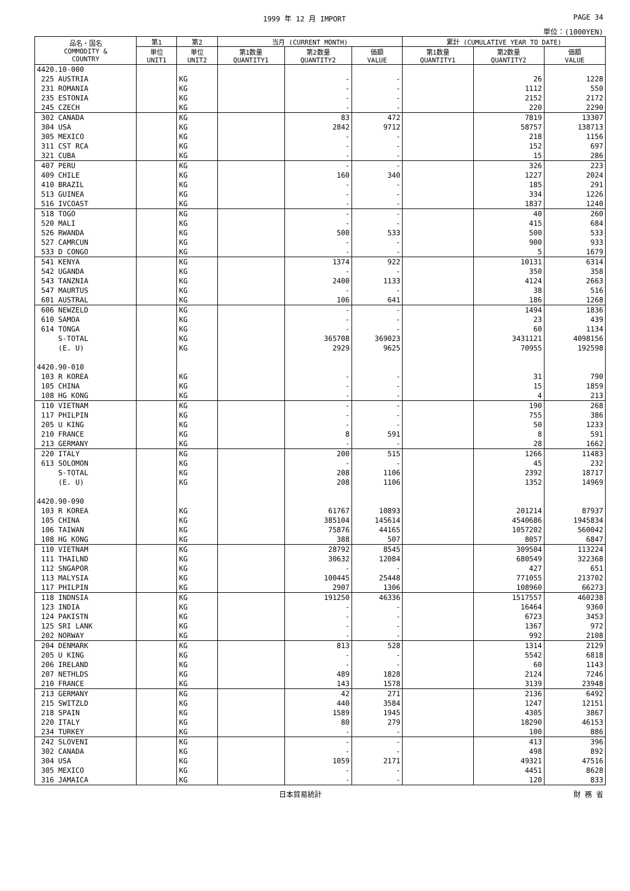1999 年 12 月 IMPORT PAGE 34
単位：(1000YEN)
| 品名・国名 COMMODITY & COUNTRY | 第1 | 第2 | 当月 (CURRENT MONTH) | | | 累計 (CUMULATIVE YEAR TO DATE) | | |
| --- | --- | --- | --- | --- | --- | --- | --- | --- |
| | 単位 UNIT1 | 単位 UNIT2 | 第1数量 QUANTITY1 | 第2数量 QUANTITY2 | 価額 VALUE | 第1数量 QUANTITY1 | 第2数量 QUANTITY2 | 価額 VALUE |
| 4420.10-000 | | | | | | | | |
| 225 AUSTRIA | | KG | | - | - | | 26 | 1228 |
| 231 ROMANIA | | KG | | - | - | | 1112 | 550 |
| 235 ESTONIA | | KG | | - | - | | 2152 | 2172 |
| 245 CZECH | | KG | | - | - | | 220 | 2290 |
| 302 CANADA | | KG | | 83 | 472 | | 7819 | 13307 |
| 304 USA | | KG | | 2842 | 9712 | | 58757 | 138713 |
| 305 MEXICO | | KG | | - | - | | 218 | 1156 |
| 311 CST RCA | | KG | | - | - | | 152 | 697 |
| 321 CUBA | | KG | | - | - | | 15 | 286 |
| 407 PERU | | KG | | - | - | | 326 | 223 |
| 409 CHILE | | KG | | 160 | 340 | | 1227 | 2024 |
| 410 BRAZIL | | KG | | - | - | | 185 | 291 |
| 513 GUINEA | | KG | | - | - | | 334 | 1226 |
| 516 IVCOAST | | KG | | - | - | | 1837 | 1240 |
| 518 TOGO | | KG | | - | - | | 40 | 260 |
| 520 MALI | | KG | | - | - | | 415 | 684 |
| 526 RWANDA | | KG | | 500 | 533 | | 500 | 533 |
| 527 CAMRCUN | | KG | | - | - | | 900 | 933 |
| 533 D CONGO | | KG | | - | - | | 5 | 1679 |
| 541 KENYA | | KG | | 1374 | 922 | | 10131 | 6314 |
| 542 UGANDA | | KG | | - | - | | 350 | 358 |
| 543 TANZNIA | | KG | | 2400 | 1133 | | 4124 | 2663 |
| 547 MAURTUS | | KG | | - | - | | 38 | 516 |
| 601 AUSTRAL | | KG | | 106 | 641 | | 186 | 1268 |
| 606 NEWZELD | | KG | | - | - | | 1494 | 1836 |
| 610 SAMOA | | KG | | - | - | | 23 | 439 |
| 614 TONGA | | KG | | - | - | | 60 | 1134 |
| S-TOTAL | | KG | | 365708 | 369023 | | 3431121 | 4098156 |
| (E. U) | | KG | | 2929 | 9625 | | 70955 | 192598 |
| 4420.90-010 | | | | | | | | |
| 103 R KOREA | | KG | | - | - | | 31 | 790 |
| 105 CHINA | | KG | | - | - | | 15 | 1859 |
| 108 HG KONG | | KG | | - | - | | 4 | 213 |
| 110 VIETNAM | | KG | | - | - | | 190 | 268 |
| 117 PHILPIN | | KG | | - | - | | 755 | 386 |
| 205 U KING | | KG | | - | - | | 50 | 1233 |
| 210 FRANCE | | KG | | 8 | 591 | | 8 | 591 |
| 213 GERMANY | | KG | | - | - | | 28 | 1662 |
| 220 ITALY | | KG | | 200 | 515 | | 1266 | 11483 |
| 613 SOLOMON | | KG | | - | - | | 45 | 232 |
| S-TOTAL | | KG | | 208 | 1106 | | 2392 | 18717 |
| (E. U) | | KG | | 208 | 1106 | | 1352 | 14969 |
| 4420.90-090 | | | | | | | | |
| 103 R KOREA | | KG | | 61767 | 10893 | | 201214 | 87937 |
| 105 CHINA | | KG | | 385104 | 145614 | | 4540686 | 1945834 |
| 106 TAIWAN | | KG | | 75876 | 44165 | | 1057202 | 560042 |
| 108 HG KONG | | KG | | 388 | 507 | | 8057 | 6847 |
| 110 VIETNAM | | KG | | 28792 | 8545 | | 309504 | 113224 |
| 111 THAILND | | KG | | 30632 | 12084 | | 680549 | 322368 |
| 112 SNGAPOR | | KG | | - | - | | 427 | 651 |
| 113 MALYSIA | | KG | | 100445 | 25448 | | 771055 | 213702 |
| 117 PHILPIN | | KG | | 2907 | 1306 | | 108960 | 66273 |
| 118 INDNSIA | | KG | | 191250 | 46336 | | 1517557 | 460238 |
| 123 INDIA | | KG | | - | - | | 16464 | 9360 |
| 124 PAKISTN | | KG | | - | - | | 6723 | 3453 |
| 125 SRI LANK | | KG | | - | - | | 1367 | 972 |
| 202 NORWAY | | KG | | - | - | | 992 | 2108 |
| 204 DENMARK | | KG | | 813 | 528 | | 1314 | 2129 |
| 205 U KING | | KG | | - | - | | 5542 | 6818 |
| 206 IRELAND | | KG | | - | - | | 60 | 1143 |
| 207 NETHLDS | | KG | | 489 | 1828 | | 2124 | 7246 |
| 210 FRANCE | | KG | | 143 | 1578 | | 3139 | 23948 |
| 213 GERMANY | | KG | | 42 | 271 | | 2136 | 6492 |
| 215 SWITZLD | | KG | | 440 | 3584 | | 1247 | 12151 |
| 218 SPAIN | | KG | | 1589 | 1945 | | 4305 | 3867 |
| 220 ITALY | | KG | | 80 | 279 | | 18290 | 46153 |
| 234 TURKEY | | KG | | - | - | | 100 | 886 |
| 242 SLOVENI | | KG | | - | - | | 413 | 396 |
| 302 CANADA | | KG | | - | - | | 498 | 892 |
| 304 USA | | KG | | 1059 | 2171 | | 49321 | 47516 |
| 305 MEXICO | | KG | | - | - | | 4451 | 8628 |
| 316 JAMAICA | | KG | | - | - | | 120 | 833 |
日本貿易統計 財 務 省